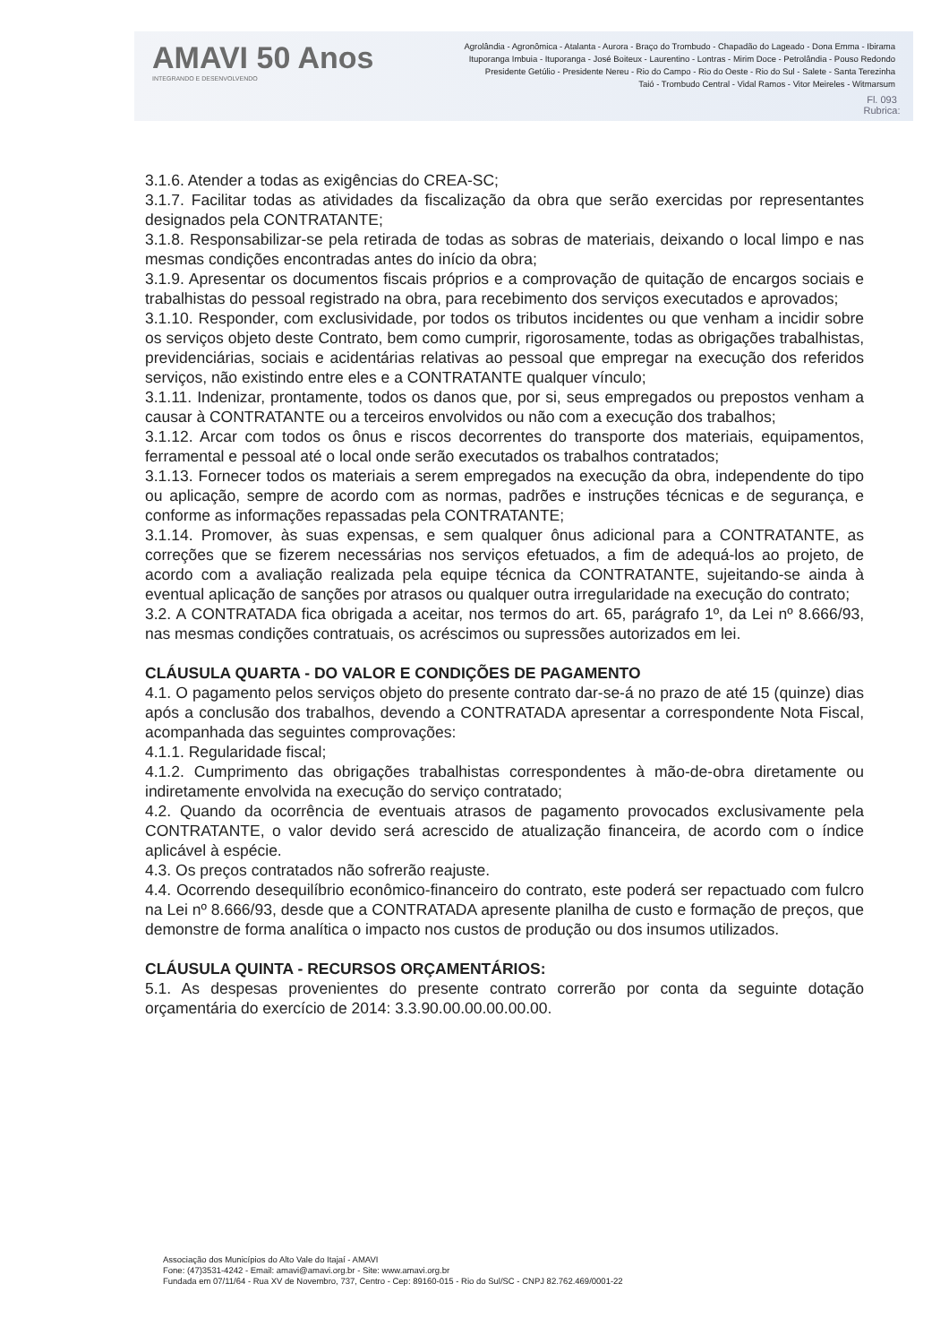AMAVI 50 Anos
INTEGRANDO E DESENVOLVENDO
Agrolândia - Agronômica - Atalanta - Aurora - Braço do Trombudo - Chapadão do Lageado - Dona Emma - Ibirama
Ituporanga Imbuia - Ituporanga - José Boiteux - Laurentino - Lontras - Mirim Doce - Petrolândia - Pouso Redondo
Presidente Getúlio - Presidente Nereu - Rio do Campo - Rio do Oeste - Rio do Sul - Salete - Santa Terezinha
Taió - Trombudo Central - Vidal Ramos - Vitor Meireles - Witmarsum
Fl. 093
Rubrica:
3.1.6. Atender a todas as exigências do CREA-SC;
3.1.7. Facilitar todas as atividades da fiscalização da obra que serão exercidas por representantes designados pela CONTRATANTE;
3.1.8. Responsabilizar-se pela retirada de todas as sobras de materiais, deixando o local limpo e nas mesmas condições encontradas antes do início da obra;
3.1.9. Apresentar os documentos fiscais próprios e a comprovação de quitação de encargos sociais e trabalhistas do pessoal registrado na obra, para recebimento dos serviços executados e aprovados;
3.1.10. Responder, com exclusividade, por todos os tributos incidentes ou que venham a incidir sobre os serviços objeto deste Contrato, bem como cumprir, rigorosamente, todas as obrigações trabalhistas, previdenciárias, sociais e acidentárias relativas ao pessoal que empregar na execução dos referidos serviços, não existindo entre eles e a CONTRATANTE qualquer vínculo;
3.1.11. Indenizar, prontamente, todos os danos que, por si, seus empregados ou prepostos venham a causar à CONTRATANTE ou a terceiros envolvidos ou não com a execução dos trabalhos;
3.1.12. Arcar com todos os ônus e riscos decorrentes do transporte dos materiais, equipamentos, ferramental e pessoal até o local onde serão executados os trabalhos contratados;
3.1.13. Fornecer todos os materiais a serem empregados na execução da obra, independente do tipo ou aplicação, sempre de acordo com as normas, padrões e instruções técnicas e de segurança, e conforme as informações repassadas pela CONTRATANTE;
3.1.14. Promover, às suas expensas, e sem qualquer ônus adicional para a CONTRATANTE, as correções que se fizerem necessárias nos serviços efetuados, a fim de adequá-los ao projeto, de acordo com a avaliação realizada pela equipe técnica da CONTRATANTE, sujeitando-se ainda à eventual aplicação de sanções por atrasos ou qualquer outra irregularidade na execução do contrato;
3.2. A CONTRATADA fica obrigada a aceitar, nos termos do art. 65, parágrafo 1º, da Lei nº 8.666/93, nas mesmas condições contratuais, os acréscimos ou supressões autorizados em lei.
CLÁUSULA QUARTA - DO VALOR E CONDIÇÕES DE PAGAMENTO
4.1. O pagamento pelos serviços objeto do presente contrato dar-se-á no prazo de até 15 (quinze) dias após a conclusão dos trabalhos, devendo a CONTRATADA apresentar a correspondente Nota Fiscal, acompanhada das seguintes comprovações:
4.1.1. Regularidade fiscal;
4.1.2. Cumprimento das obrigações trabalhistas correspondentes à mão-de-obra diretamente ou indiretamente envolvida na execução do serviço contratado;
4.2. Quando da ocorrência de eventuais atrasos de pagamento provocados exclusivamente pela CONTRATANTE, o valor devido será acrescido de atualização financeira, de acordo com o índice aplicável à espécie.
4.3. Os preços contratados não sofrerão reajuste.
4.4. Ocorrendo desequilíbrio econômico-financeiro do contrato, este poderá ser repactuado com fulcro na Lei nº 8.666/93, desde que a CONTRATADA apresente planilha de custo e formação de preços, que demonstre de forma analítica o impacto nos custos de produção ou dos insumos utilizados.
CLÁUSULA QUINTA - RECURSOS ORÇAMENTÁRIOS:
5.1. As despesas provenientes do presente contrato correrão por conta da seguinte dotação orçamentária do exercício de 2014: 3.3.90.00.00.00.00.00.
Associação dos Municípios do Alto Vale do Itajaí - AMAVI
Fone: (47)3531-4242 - Email: amavi@amavi.org.br - Site: www.amavi.org.br
Fundada em 07/11/64 - Rua XV de Novembro, 737, Centro - Cep: 89160-015 - Rio do Sul/SC - CNPJ 82.762.469/0001-22